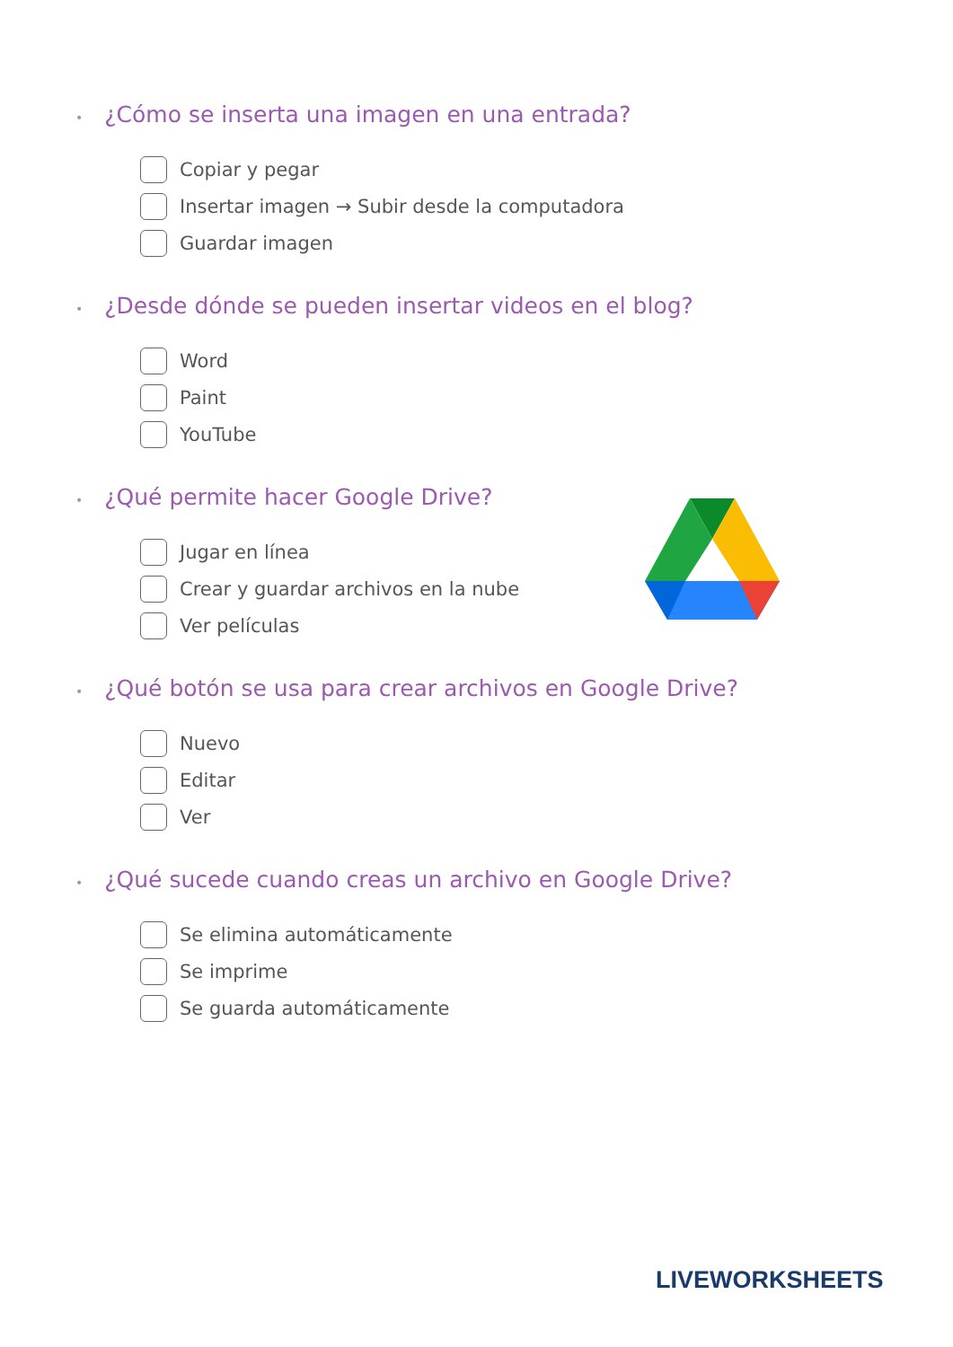• ¿Cómo se inserta una imagen en una entrada?
Copiar y pegar
Insertar imagen → Subir desde la computadora
Guardar imagen
• ¿Desde dónde se pueden insertar videos en el blog?
Word
Paint
YouTube
• ¿Qué permite hacer Google Drive?
Jugar en línea
Crear y guardar archivos en la nube
Ver películas
• ¿Qué botón se usa para crear archivos en Google Drive?
Nuevo
Editar
Ver
• ¿Qué sucede cuando creas un archivo en Google Drive?
Se elimina automáticamente
Se imprime
Se guarda automáticamente
LIVEWORKSHEETS